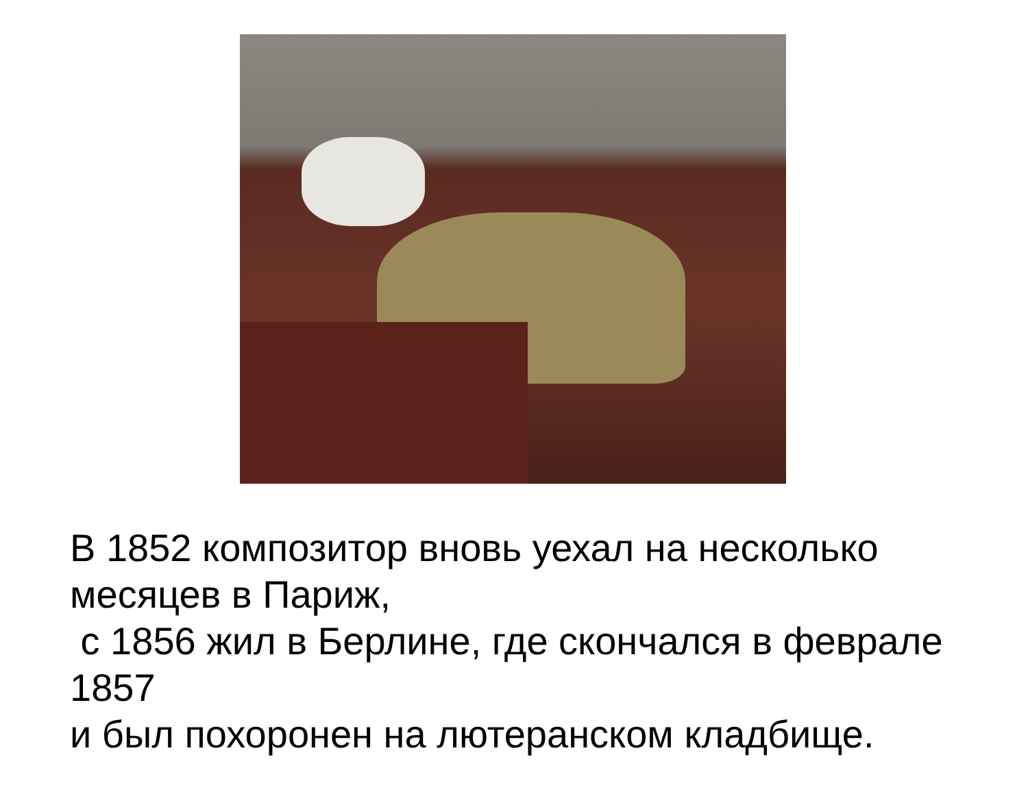В 1852 композитор вновь уехал на несколько месяцев в Париж,
с 1856 жил в Берлине, где скончался в феврале 1857
и был похоронен на лютеранском кладбище.